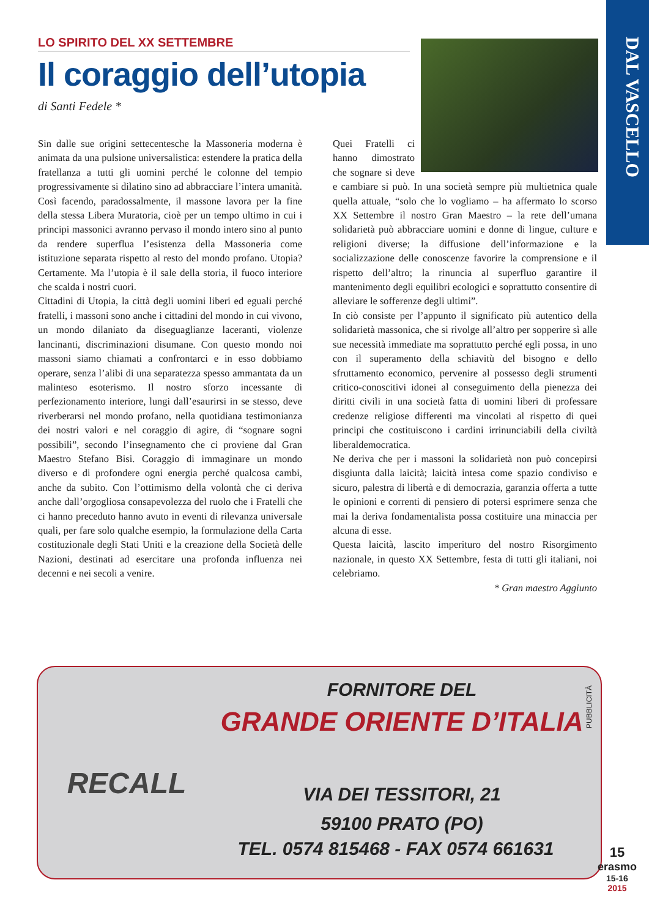DAL VASCELLO
LO SPIRITO DEL XX SETTEMBRE
Il coraggio dell’utopia
di Santi Fedele *
Sin dalle sue origini settecentesche la Massoneria moderna è animata da una pulsione universalistica: estendere la pratica della fratellanza a tutti gli uomini perché le colonne del tempio progressivamente si dilatino sino ad abbracciare l’intera umanità. Così facendo, paradossalmente, il massone lavora per la fine della stessa Libera Muratoria, cioè per un tempo ultimo in cui i principi massonici avranno pervaso il mondo intero sino al punto da rendere superflua l’esistenza della Massoneria come istituzione separata rispetto al resto del mondo profano. Utopia? Certamente. Ma l’utopia è il sale della storia, il fuoco interiore che scalda i nostri cuori.
Cittadini di Utopia, la città degli uomini liberi ed eguali perché fratelli, i massoni sono anche i cittadini del mondo in cui vivono, un mondo dilaniato da diseguaglianze laceranti, violenze lancinanti, discriminazioni disumane. Con questo mondo noi massoni siamo chiamati a confrontarci e in esso dobbiamo operare, senza l’alibi di una separatezza spesso ammantata da un malinteso esoterismo. Il nostro sforzo incessante di perfezionamento interiore, lungi dall’esaurirsi in se stesso, deve riverberarsi nel mondo profano, nella quotidiana testimonianza dei nostri valori e nel coraggio di agire, di “sognare sogni possibili”, secondo l’insegnamento che ci proviene dal Gran Maestro Stefano Bisi. Coraggio di immaginare un mondo diverso e di profondere ogni energia perché qualcosa cambi, anche da subito. Con l’ottimismo della volontà che ci deriva anche dall’orgogliosa consapevolezza del ruolo che i Fratelli che ci hanno preceduto hanno avuto in eventi di rilevanza universale quali, per fare solo qualche esempio, la formulazione della Carta costituzionale degli Stati Uniti e la creazione della Società delle Nazioni, destinati ad esercitare una profonda influenza nei decenni e nei secoli a venire.
Quei Fratelli ci hanno dimostrato che sognare si deve e cambiare si può. In una società sempre più multietnica quale quella attuale, “solo che lo vogliamo – ha affermato lo scorso XX Settembre il nostro Gran Maestro – la rete dell’umana solidarietà può abbracciare uomini e donne di lingue, culture e religioni diverse; la diffusione dell’informazione e la socializzazione delle conoscenze favorire la comprensione e il rispetto dell’altro; la rinuncia al superfluo garantire il mantenimento degli equilibri ecologici e soprattutto consentire di alleviare le sofferenze degli ultimi”.
In ciò consiste per l’appunto il significato più autentico della solidarietà massonica, che si rivolge all’altro per sopperire sì alle sue necessità immediate ma soprattutto perché egli possa, in uno con il superamento della schiavitù del bisogno e dello sfruttamento economico, pervenire al possesso degli strumenti critico-conoscitivi idonei al conseguimento della pienezza dei diritti civili in una società fatta di uomini liberi di professare credenze religiose differenti ma vincolati al rispetto di quei principi che costituiscono i cardini irrinunciabili della civiltà liberaldemocratica.
Ne deriva che per i massoni la solidarietà non può concepirsi disgiunta dalla laicità; laicità intesa come spazio condiviso e sicuro, palestra di libertà e di democrazia, garanzia offerta a tutte le opinioni e correnti di pensiero di potersi esprimere senza che mai la deriva fondamentalista possa costituire una minaccia per alcuna di esse.
Questa laicità, lascito imperituro del nostro Risorgimento nazionale, in questo XX Settembre, festa di tutti gli italiani, noi celebriamo.
* Gran maestro Aggiunto
RECALL
PUBBLICITÀ
FORNITORE DEL
GRANDE ORIENTE D’ITALIA
VIA DEI TESSITORI, 21
59100 PRATO (PO)
TEL. 0574 815468 - FAX 0574 661631
15
erasmo
15-16
2015